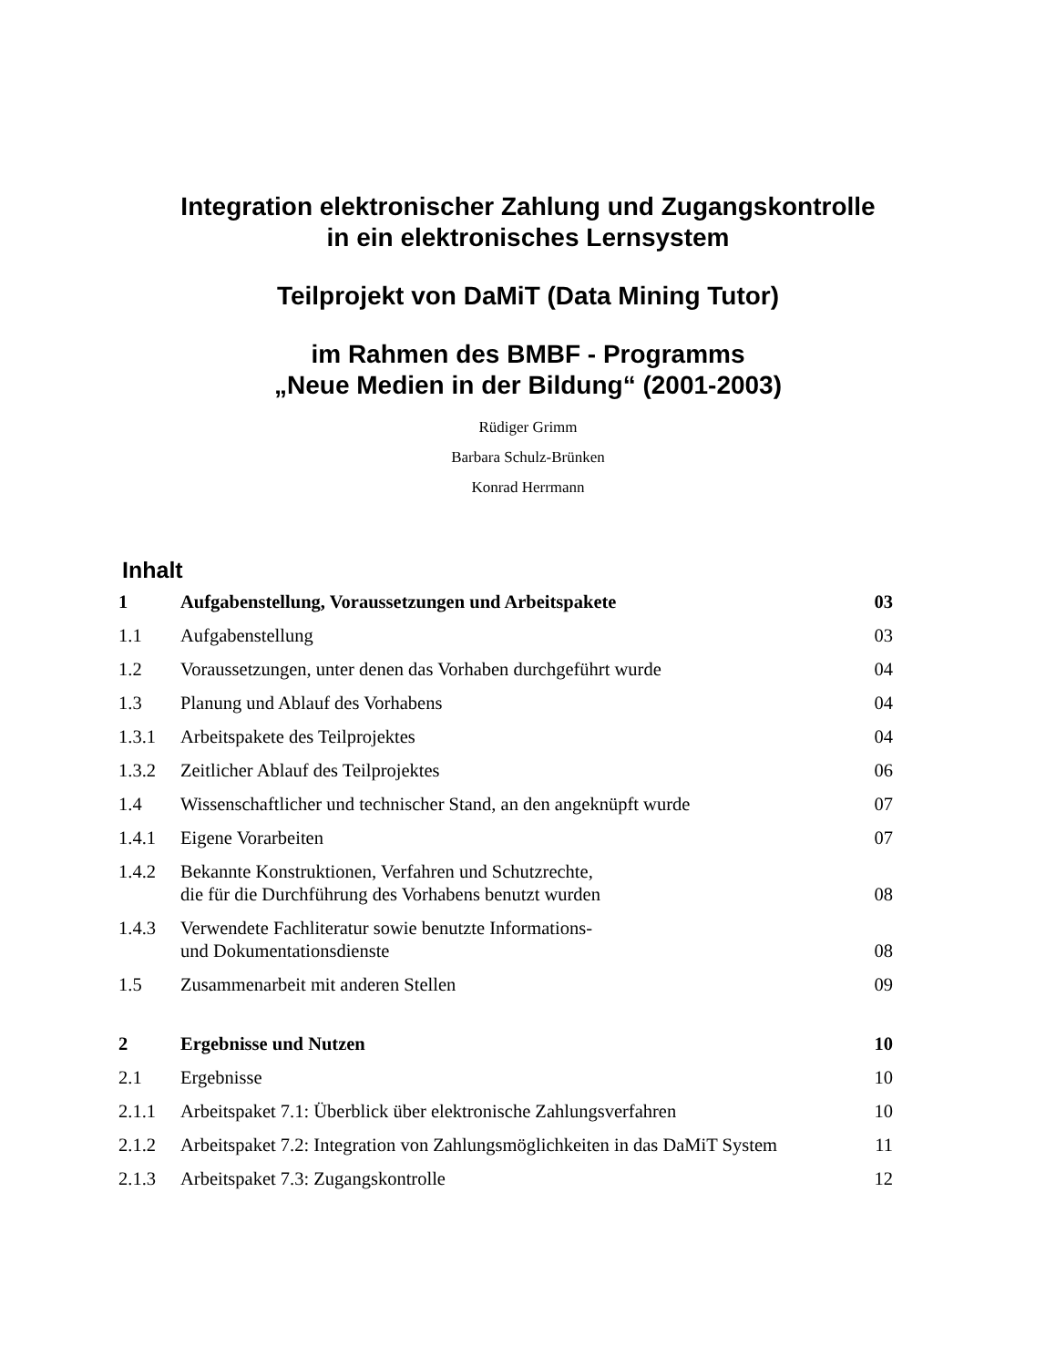Integration elektronischer Zahlung und Zugangskontrolle
in ein elektronisches Lernsystem
Teilprojekt von DaMiT (Data Mining Tutor)
im Rahmen des BMBF - Programms
„Neue Medien in der Bildung“ (2001-2003)
Rüdiger Grimm
Barbara Schulz-Brünken
Konrad Herrmann
Inhalt
| 1 | Aufgabenstellung, Voraussetzungen und Arbeitspakete | 03 |
| 1.1 | Aufgabenstellung | 03 |
| 1.2 | Voraussetzungen, unter denen das Vorhaben durchgeführt wurde | 04 |
| 1.3 | Planung und Ablauf des Vorhabens | 04 |
| 1.3.1 | Arbeitspakete des Teilprojektes | 04 |
| 1.3.2 | Zeitlicher Ablauf des Teilprojektes | 06 |
| 1.4 | Wissenschaftlicher und technischer Stand, an den angeknüpft wurde | 07 |
| 1.4.1 | Eigene Vorarbeiten | 07 |
| 1.4.2 | Bekannte Konstruktionen, Verfahren und Schutzrechte, die für die Durchführung des Vorhabens benutzt wurden | 08 |
| 1.4.3 | Verwendete Fachliteratur sowie benutzte Informations- und Dokumentationsdienste | 08 |
| 1.5 | Zusammenarbeit mit anderen Stellen | 09 |
| 2 | Ergebnisse und Nutzen | 10 |
| 2.1 | Ergebnisse | 10 |
| 2.1.1 | Arbeitspaket 7.1: Überblick über elektronische Zahlungsverfahren | 10 |
| 2.1.2 | Arbeitspaket 7.2: Integration von Zahlungsmöglichkeiten in das DaMiT System | 11 |
| 2.1.3 | Arbeitspaket 7.3: Zugangskontrolle | 12 |